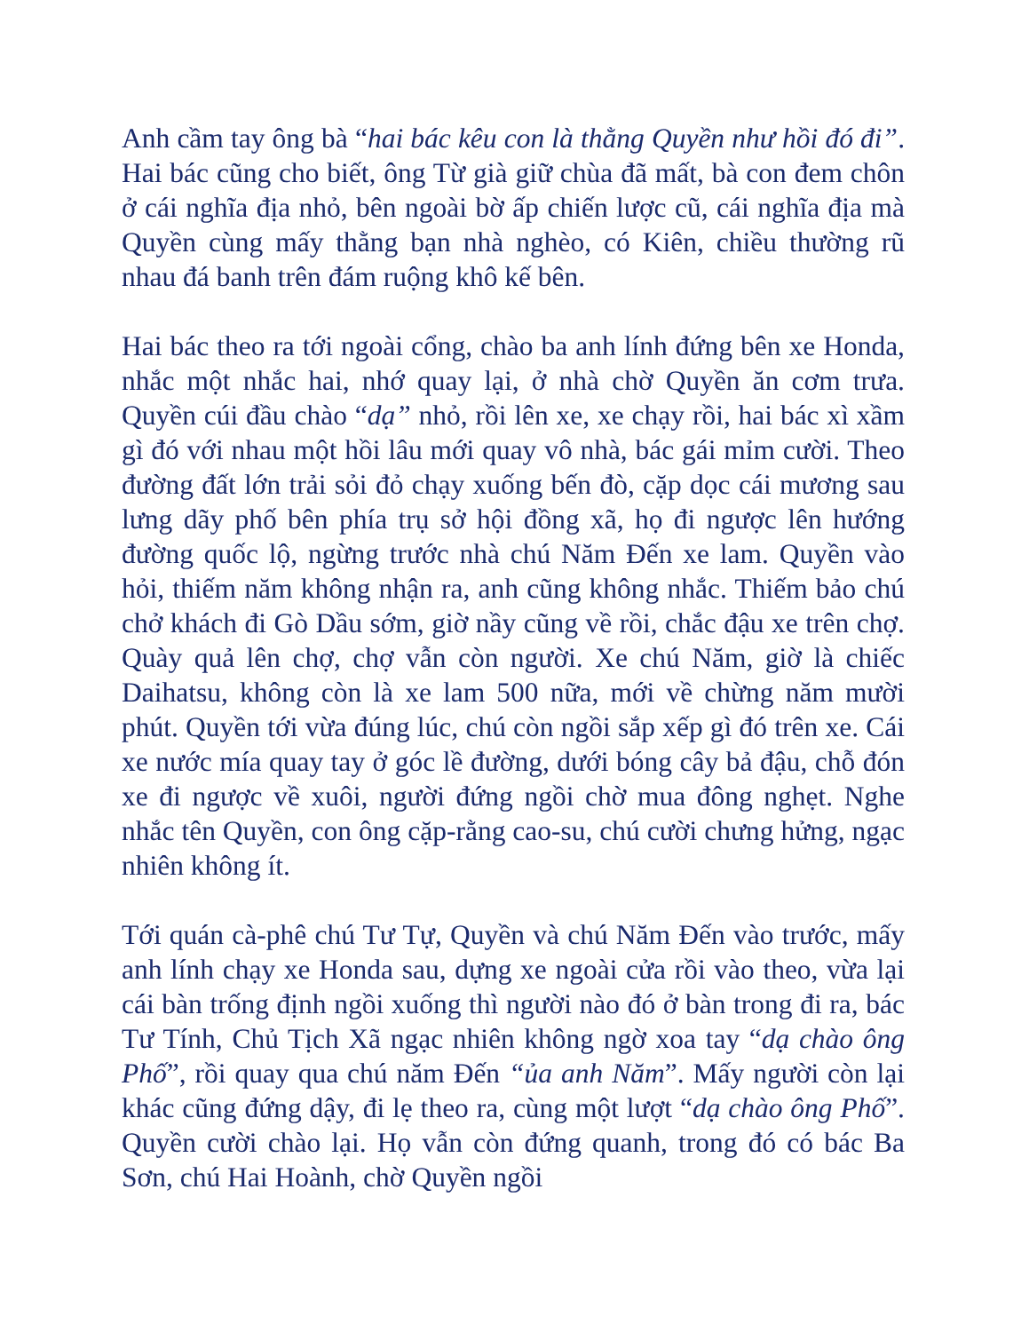Anh cầm tay ông bà “hai bác kêu con là thằng Quyền như hồi đó đi”. Hai bác cũng cho biết, ông Từ già giữ chùa đã mất, bà con đem chôn ở cái nghĩa địa nhỏ, bên ngoài bờ ấp chiến lược cũ, cái nghĩa địa mà Quyền cùng mấy thằng bạn nhà nghèo, có Kiên, chiều thường rũ nhau đá banh trên đám ruộng khô kế bên.
Hai bác theo ra tới ngoài cổng, chào ba anh lính đứng bên xe Honda, nhắc một nhắc hai, nhớ quay lại, ở nhà chờ Quyền ăn cơm trưa. Quyền cúi đầu chào “dạ” nhỏ, rồi lên xe, xe chạy rồi, hai bác xì xầm gì đó với nhau một hồi lâu mới quay vô nhà, bác gái mỉm cười. Theo đường đất lớn trải sỏi đỏ chạy xuống bến đò, cặp dọc cái mương sau lưng dãy phố bên phía trụ sở hội đồng xã, họ đi ngược lên hướng đường quốc lộ, ngừng trước nhà chú Năm Đến xe lam. Quyền vào hỏi, thiếm năm không nhận ra, anh cũng không nhắc. Thiếm bảo chú chở khách đi Gò Dầu sớm, giờ nầy cũng về rồi, chắc đậu xe trên chợ. Quày quả lên chợ, chợ vẫn còn người. Xe chú Năm, giờ là chiếc Daihatsu, không còn là xe lam 500 nữa, mới về chừng năm mười phút. Quyền tới vừa đúng lúc, chú còn ngồi sắp xếp gì đó trên xe. Cái xe nước mía quay tay ở góc lề đường, dưới bóng cây bả đậu, chỗ đón xe đi ngược về xuôi, người đứng ngồi chờ mua đông nghẹt. Nghe nhắc tên Quyền, con ông cặp-rằng cao-su, chú cười chưng hửng, ngạc nhiên không ít.
Tới quán cà-phê chú Tư Tự, Quyền và chú Năm Đến vào trước, mấy anh lính chạy xe Honda sau, dựng xe ngoài cửa rồi vào theo, vừa lại cái bàn trống định ngồi xuống thì người nào đó ở bàn trong đi ra, bác Tư Tính, Chủ Tịch Xã ngạc nhiên không ngờ xoa tay “dạ chào ông Phố”, rồi quay qua chú năm Đến “ủa anh Năm”. Mấy người còn lại khác cũng đứng dậy, đi lẹ theo ra, cùng một lượt “dạ chào ông Phố”. Quyền cười chào lại. Họ vẫn còn đứng quanh, trong đó có bác Ba Sơn, chú Hai Hoành, chờ Quyền ngồi